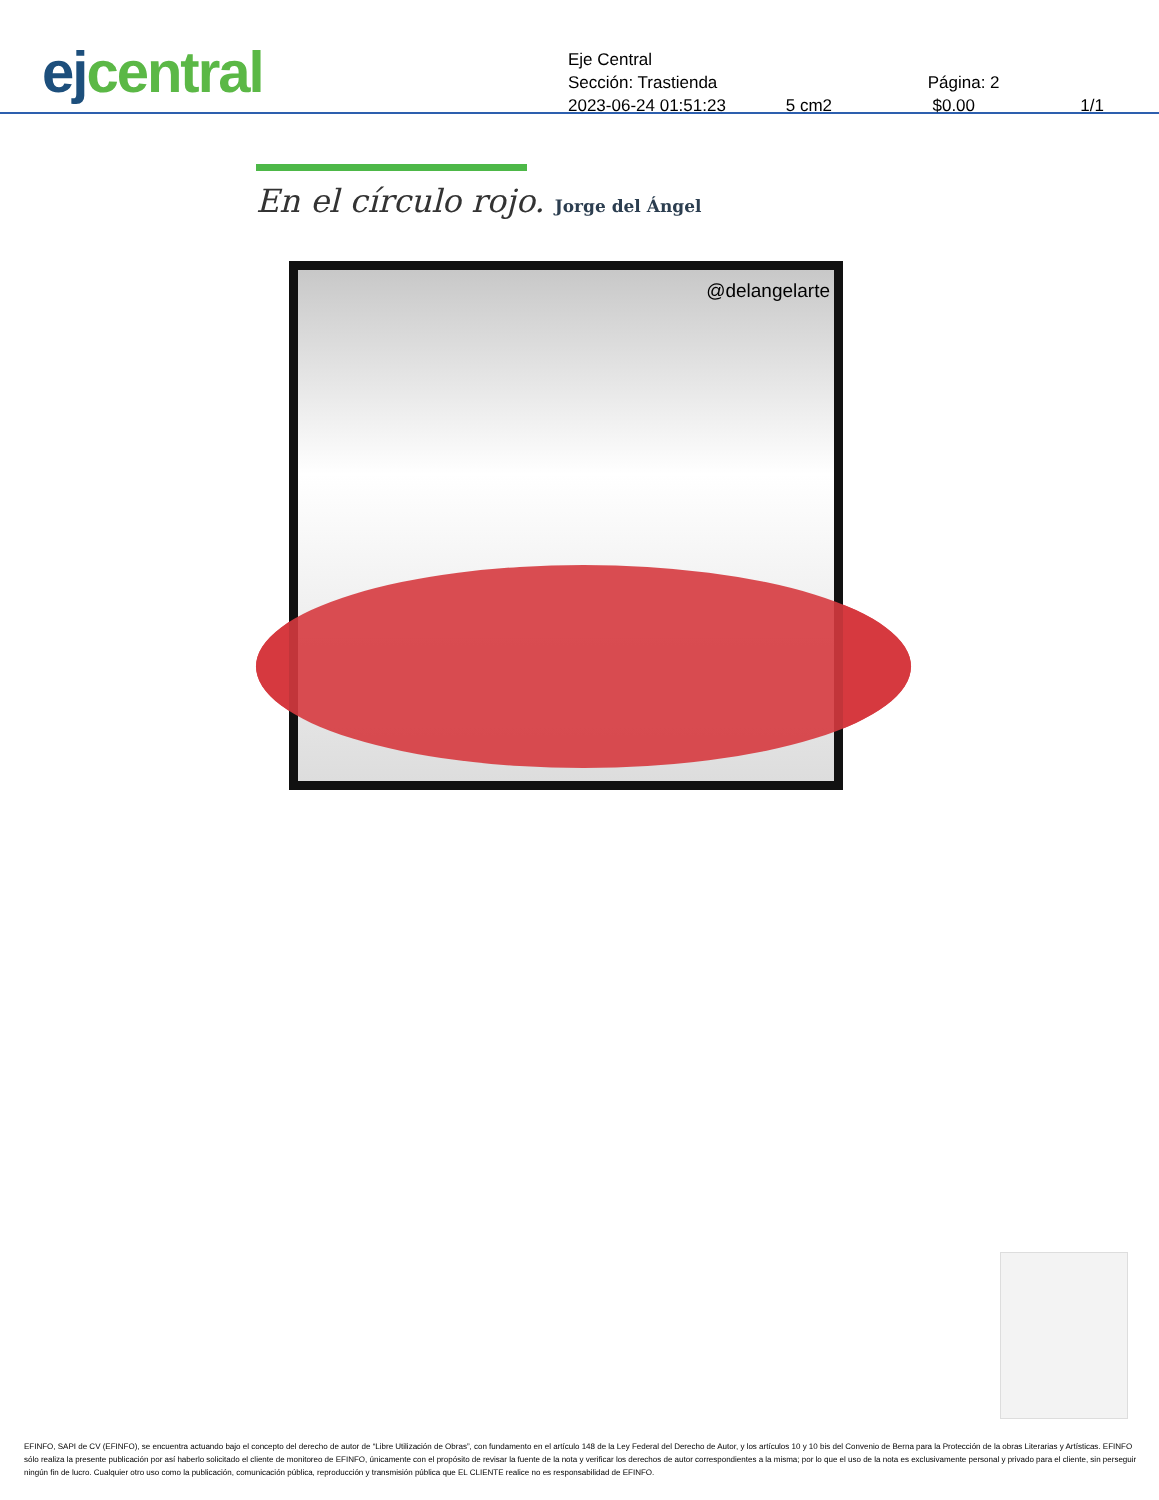ej central
Eje Central
Sección: Trastienda Página: 2
2023-06-24 01:51:23 5 cm2 $0.00 1/1
En el círculo rojo. Jorge del Ángel
@delangelarte
EFINFO, SAPI de CV (EFINFO), se encuentra actuando bajo el concepto del derecho de autor de “Libre Utilización de Obras”, con fundamento en el artículo 148 de la Ley Federal del Derecho de Autor, y los artículos 10 y 10 bis del Convenio de Berna para la Protección de la obras Literarias y Artísticas. EFINFO sólo realiza la presente publicación por así haberlo solicitado el cliente de monitoreo de EFINFO, únicamente con el propósito de revisar la fuente de la nota y verificar los derechos de autor correspondientes a la misma; por lo que el uso de la nota es exclusivamente personal y privado para el cliente, sin perseguir ningún fin de lucro. Cualquier otro uso como la publicación, comunicación pública, reproducción y transmisión pública que EL CLIENTE realice no es responsabilidad de EFINFO.